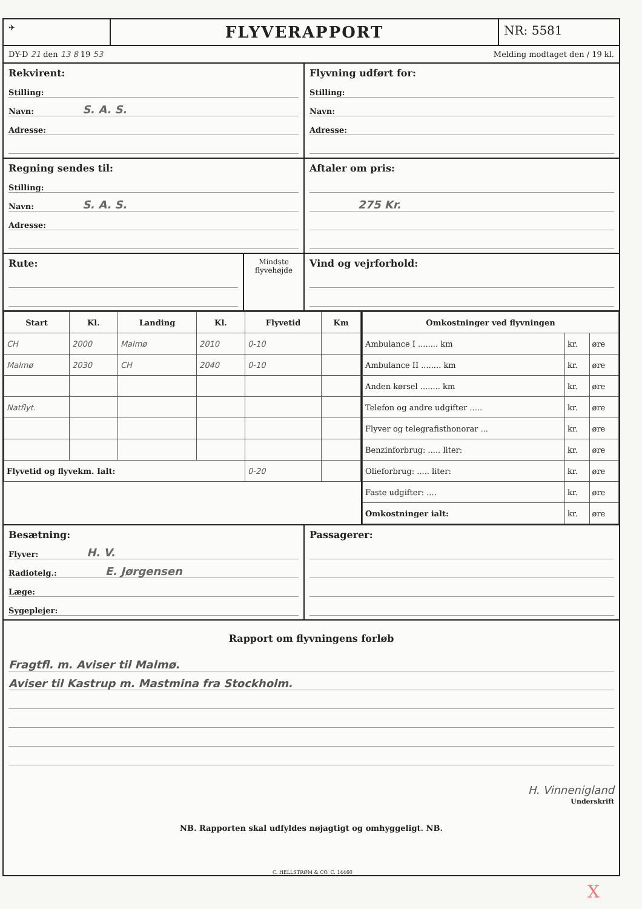✈
FLYVERAPPORT
NR: 5581
DY-D 21 den 13 8 19 53 Melding modtaget den / 19 kl.
Rekvirent:
Stilling:
Navn: S. A. S.
Adresse:
Flyvning udført for:
Stilling:
Navn:
Adresse:
Regning sendes til:
Stilling:
Navn: S. A. S.
Adresse:
Aftaler om pris:
275 Kr.
Rute:
Mindste flyvehøjde
Vind og vejrforhold:
| Start | Kl. | Landing | Kl. | Flyvetid | Km |
| --- | --- | --- | --- | --- | --- |
| CH | 2000 | Malmø | 2010 | 0-10 | |
| Malmø | 2030 | CH | 2040 | 0-10 | |
| Natflyt. | | | | | |
| Flyvetid og flyvekm. Ialt: | | | | 0-20 | |
| Omkostninger ved flyvningen | | |
| --- | --- | --- |
| Ambulance I ........ km | kr. | øre |
| Ambulance II ........ km | kr. | øre |
| Anden kørsel ........ km | kr. | øre |
| Telefon og andre udgifter ..... | kr. | øre |
| Flyver og telegrafisthonorar ... | kr. | øre |
| Benzinforbrug: ..... liter: | kr. | øre |
| Olieforbrug: ..... liter: | kr. | øre |
| Faste udgifter: .... | kr. | øre |
| Omkostninger ialt: | kr. | øre |
Besætning:
Flyver: H. V.
Radiotelg.: E. Jørgensen
Læge:
Sygeplejer:
Passagerer:
Rapport om flyvningens forløb
Fragtfl. m. Aviser til Malmø.
Aviser til Kastrup m. Mastmina fra Stockholm.
H. Vinnenigland
Underskrift
NB. Rapporten skal udfyldes nøjagtigt og omhyggeligt. NB.
C. HELLSTRØM & CO. C. 14460
X